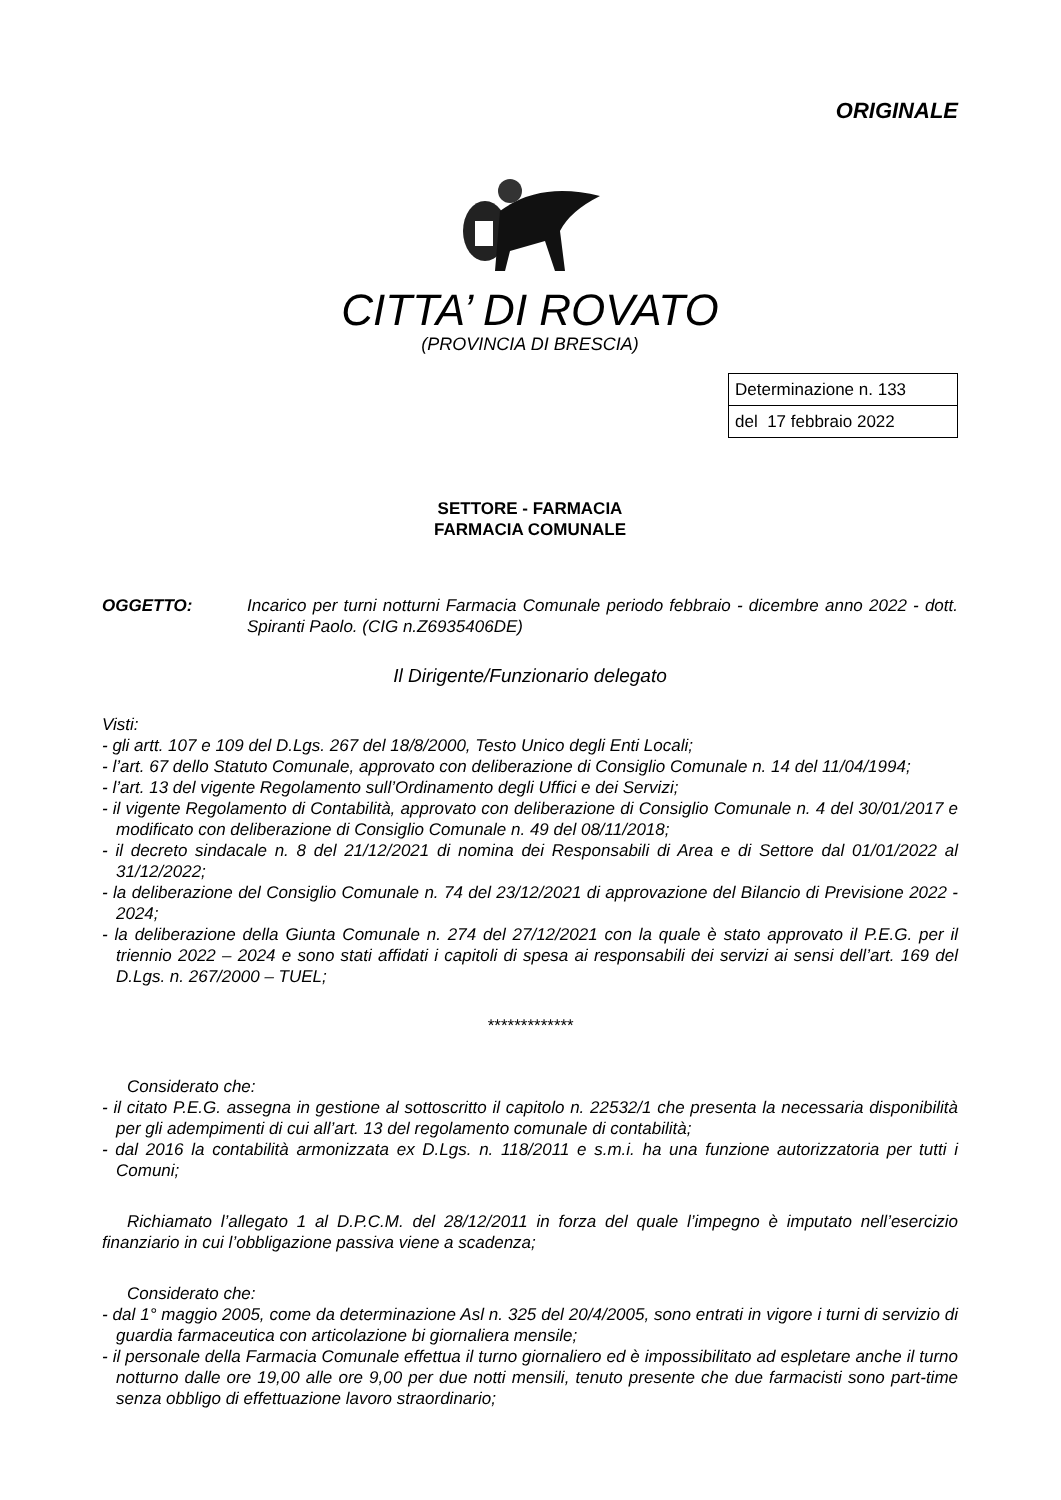ORIGINALE
CITTA’ DI ROVATO
(PROVINCIA DI BRESCIA)
| Determinazione n. 133 |
| del 17 febbraio 2022 |
SETTORE - FARMACIA
FARMACIA COMUNALE
OGGETTO: Incarico per turni notturni Farmacia Comunale periodo febbraio - dicembre anno 2022 - dott. Spiranti Paolo. (CIG n.Z6935406DE)
Il Dirigente/Funzionario delegato
Visti:
- gli artt. 107 e 109 del D.Lgs. 267 del 18/8/2000, Testo Unico degli Enti Locali;
- l’art. 67 dello Statuto Comunale, approvato con deliberazione di Consiglio Comunale n. 14 del 11/04/1994;
- l’art. 13 del vigente Regolamento sull’Ordinamento degli Uffici e dei Servizi;
- il vigente Regolamento di Contabilità, approvato con deliberazione di Consiglio Comunale n. 4 del 30/01/2017 e modificato con deliberazione di Consiglio Comunale n. 49 del 08/11/2018;
- il decreto sindacale n. 8 del 21/12/2021 di nomina dei Responsabili di Area e di Settore dal 01/01/2022 al 31/12/2022;
- la deliberazione del Consiglio Comunale n. 74 del 23/12/2021 di approvazione del Bilancio di Previsione 2022 - 2024;
- la deliberazione della Giunta Comunale n. 274 del 27/12/2021 con la quale è stato approvato il P.E.G. per il triennio 2022 – 2024 e sono stati affidati i capitoli di spesa ai responsabili dei servizi ai sensi dell’art. 169 del D.Lgs. n. 267/2000 – TUEL;
*************
Considerato che:
- il citato P.E.G. assegna in gestione al sottoscritto il capitolo n. 22532/1 che presenta la necessaria disponibilità per gli adempimenti di cui all’art. 13 del regolamento comunale di contabilità;
- dal 2016 la contabilità armonizzata ex D.Lgs. n. 118/2011 e s.m.i. ha una funzione autorizzatoria per tutti i Comuni;
Richiamato l’allegato 1 al D.P.C.M. del 28/12/2011 in forza del quale l’impegno è imputato nell’esercizio finanziario in cui l’obbligazione passiva viene a scadenza;
Considerato che:
- dal 1° maggio 2005, come da determinazione Asl n. 325 del 20/4/2005, sono entrati in vigore i turni di servizio di guardia farmaceutica con articolazione bi giornaliera mensile;
- il personale della Farmacia Comunale effettua il turno giornaliero ed è impossibilitato ad espletare anche il turno notturno dalle ore 19,00 alle ore 9,00 per due notti mensili, tenuto presente che due farmacisti sono part-time senza obbligo di effettuazione lavoro straordinario;